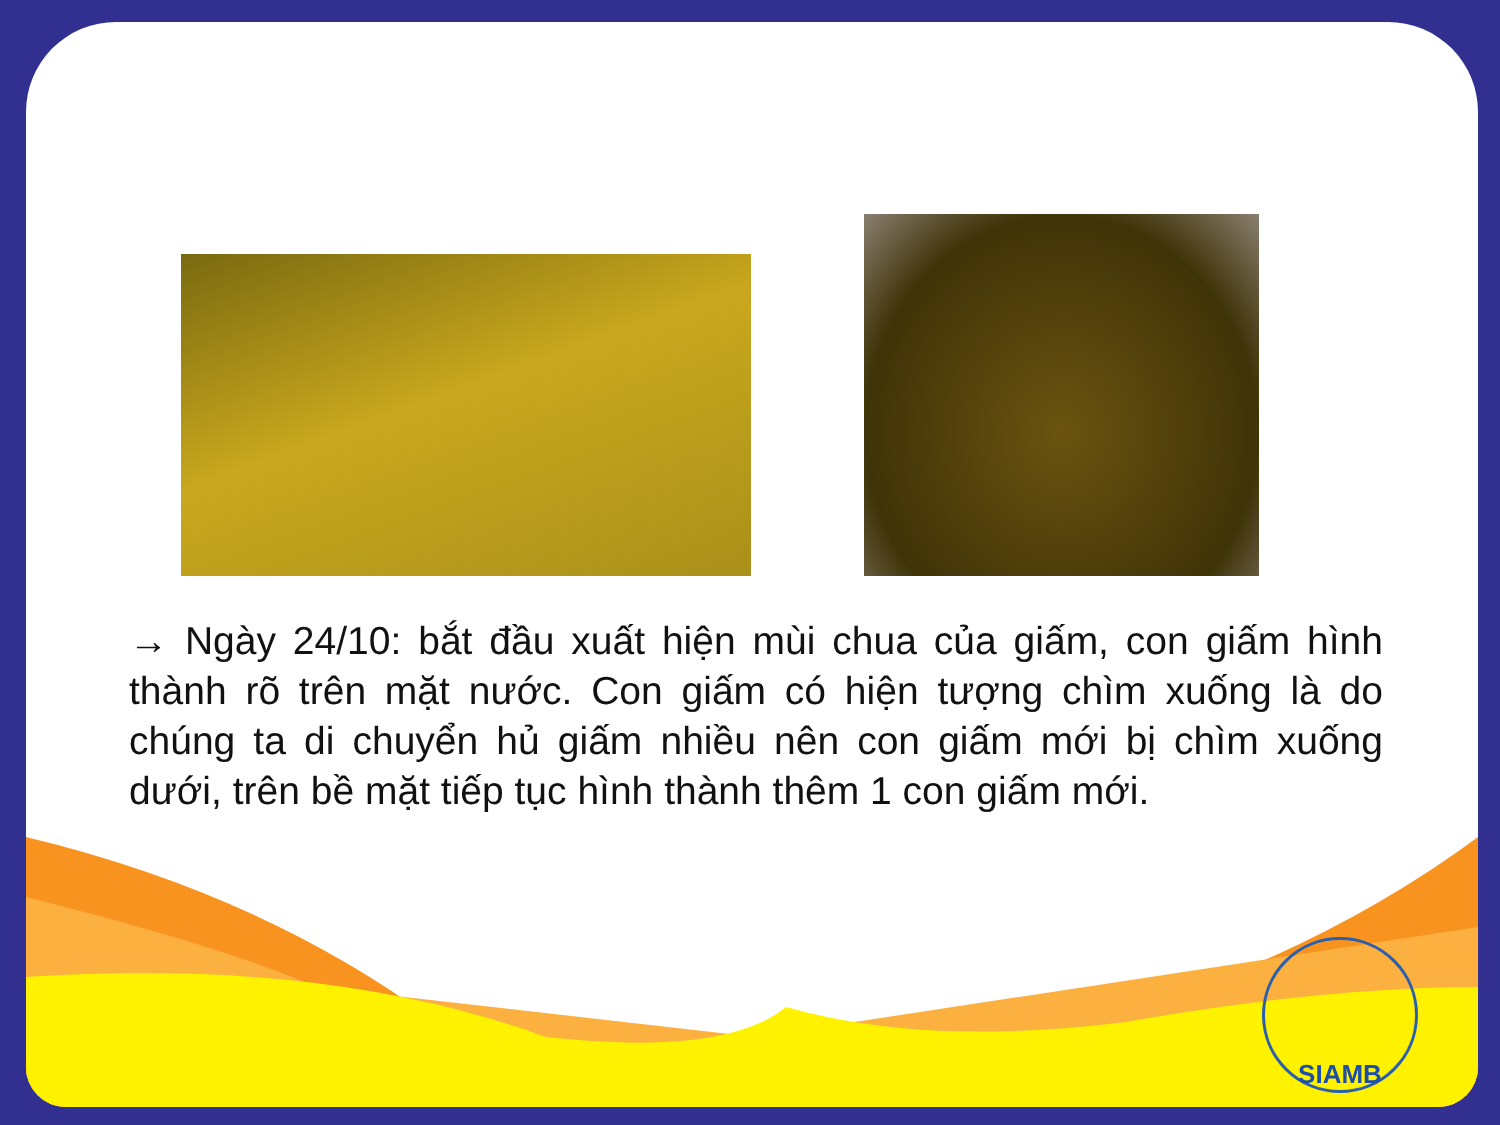→ Ngày 24/10: bắt đầu xuất hiện mùi chua của giấm, con giấm hình thành rõ trên mặt nước. Con giấm có hiện tượng chìm xuống là do chúng ta di chuyển hủ giấm nhiều nên con giấm mới bị chìm xuống dưới, trên bề mặt tiếp tục hình thành thêm 1 con giấm mới.
SIAMB